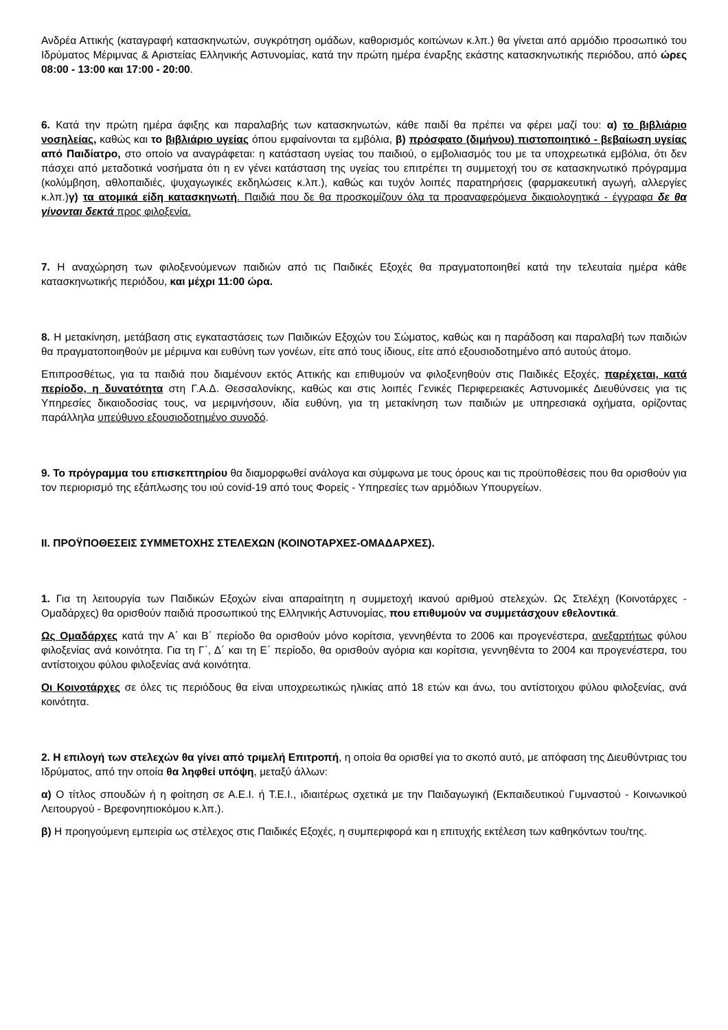Ανδρέα Αττικής (καταγραφή κατασκηνωτών, συγκρότηση ομάδων, καθορισμός κοιτώνων κ.λπ.) θα γίνεται από αρμόδιο προσωπικό του Ιδρύματος Μέριμνας & Αριστείας Ελληνικής Αστυνομίας, κατά την πρώτη ημέρα έναρξης εκάστης κατασκηνωτικής περιόδου, από ώρες 08:00 - 13:00 και 17:00 - 20:00.
6. Κατά την πρώτη ημέρα άφιξης και παραλαβής των κατασκηνωτών, κάθε παιδί θα πρέπει να φέρει μαζί του: α) το βιβλιάριο νοσηλείας, καθώς και το βιβλιάριο υγείας όπου εμφαίνονται τα εμβόλια, β) πρόσφατο (διμήνου) πιστοποιητικό - βεβαίωση υγείας από Παιδίατρο, στο οποίο να αναγράφεται: η κατάσταση υγείας του παιδιού, ο εμβολιασμός του με τα υποχρεωτικά εμβόλια, ότι δεν πάσχει από μεταδοτικά νοσήματα ότι η εν γένει κατάσταση της υγείας του επιτρέπει τη συμμετοχή του σε κατασκηνωτικό πρόγραμμα (κολύμβηση, αθλοπαιδιές, ψυχαγωγικές εκδηλώσεις κ.λπ.), καθώς και τυχόν λοιπές παρατηρήσεις (φαρμακευτική αγωγή, αλλεργίες κ.λπ.)γ) τα ατομικά είδη κατασκηνωτή. Παιδιά που δε θα προσκομίζουν όλα τα προαναφερόμενα δικαιολογητικά - έγγραφα δε θα γίνονται δεκτά προς φιλοξενία.
7. Η αναχώρηση των φιλοξενούμενων παιδιών από τις Παιδικές Εξοχές θα πραγματοποιηθεί κατά την τελευταία ημέρα κάθε κατασκηνωτικής περιόδου, και μέχρι 11:00 ώρα.
8. Η μετακίνηση, μετάβαση στις εγκαταστάσεις των Παιδικών Εξοχών του Σώματος, καθώς και η παράδοση και παραλαβή των παιδιών θα πραγματοποιηθούν με μέριμνα και ευθύνη των γονέων, είτε από τους ίδιους, είτε από εξουσιοδοτημένο από αυτούς άτομο.
Επιπροσθέτως, για τα παιδιά που διαμένουν εκτός Αττικής και επιθυμούν να φιλοξενηθούν στις Παιδικές Εξοχές, παρέχεται, κατά περίοδο, η δυνατότητα στη Γ.Α.Δ. Θεσσαλονίκης, καθώς και στις λοιπές Γενικές Περιφερειακές Αστυνομικές Διευθύνσεις για τις Υπηρεσίες δικαιοδοσίας τους, να μεριμνήσουν, ιδία ευθύνη, για τη μετακίνηση των παιδιών με υπηρεσιακά οχήματα, ορίζοντας παράλληλα υπεύθυνο εξουσιοδοτημένο συνοδό.
9. Το πρόγραμμα του επισκεπτηρίου θα διαμορφωθεί ανάλογα και σύμφωνα με τους όρους και τις προϋποθέσεις που θα ορισθούν για τον περιορισμό της εξάπλωσης του ιού covid-19 από τους Φορείς - Υπηρεσίες των αρμόδιων Υπουργείων.
II. ΠΡΟΫΠΟΘΕΣΕΙΣ ΣΥΜΜΕΤΟΧΗΣ ΣΤΕΛΕΧΩΝ (ΚΟΙΝΟΤΑΡΧΕΣ-ΟΜΑΔΑΡΧΕΣ).
1. Για τη λειτουργία των Παιδικών Εξοχών είναι απαραίτητη η συμμετοχή ικανού αριθμού στελεχών. Ως Στελέχη (Κοινοτάρχες - Ομαδάρχες) θα ορισθούν παιδιά προσωπικού της Ελληνικής Αστυνομίας, που επιθυμούν να συμμετάσχουν εθελοντικά.
Ως Ομαδάρχες κατά την Α΄ και Β΄ περίοδο θα ορισθούν μόνο κορίτσια, γεννηθέντα το 2006 και προγενέστερα, ανεξαρτήτως φύλου φιλοξενίας ανά κοινότητα. Για τη Γ΄, Δ΄ και τη Ε΄ περίοδο, θα ορισθούν αγόρια και κορίτσια, γεννηθέντα το 2004 και προγενέστερα, του αντίστοιχου φύλου φιλοξενίας ανά κοινότητα.
Οι Κοινοτάρχες σε όλες τις περιόδους θα είναι υποχρεωτικώς ηλικίας από 18 ετών και άνω, του αντίστοιχου φύλου φιλοξενίας, ανά κοινότητα.
2. Η επιλογή των στελεχών θα γίνει από τριμελή Επιτροπή, η οποία θα ορισθεί για το σκοπό αυτό, με απόφαση της Διευθύντριας του Ιδρύματος, από την οποία θα ληφθεί υπόψη, μεταξύ άλλων:
α) Ο τίτλος σπουδών ή η φοίτηση σε Α.Ε.Ι. ή Τ.Ε.Ι., ιδιαιτέρως σχετικά με την Παιδαγωγική (Εκπαιδευτικού Γυμναστού - Κοινωνικού Λειτουργού - Βρεφονηπιοκόμου κ.λπ.).
β) Η προηγούμενη εμπειρία ως στέλεχος στις Παιδικές Εξοχές, η συμπεριφορά και η επιτυχής εκτέλεση των καθηκόντων του/της.